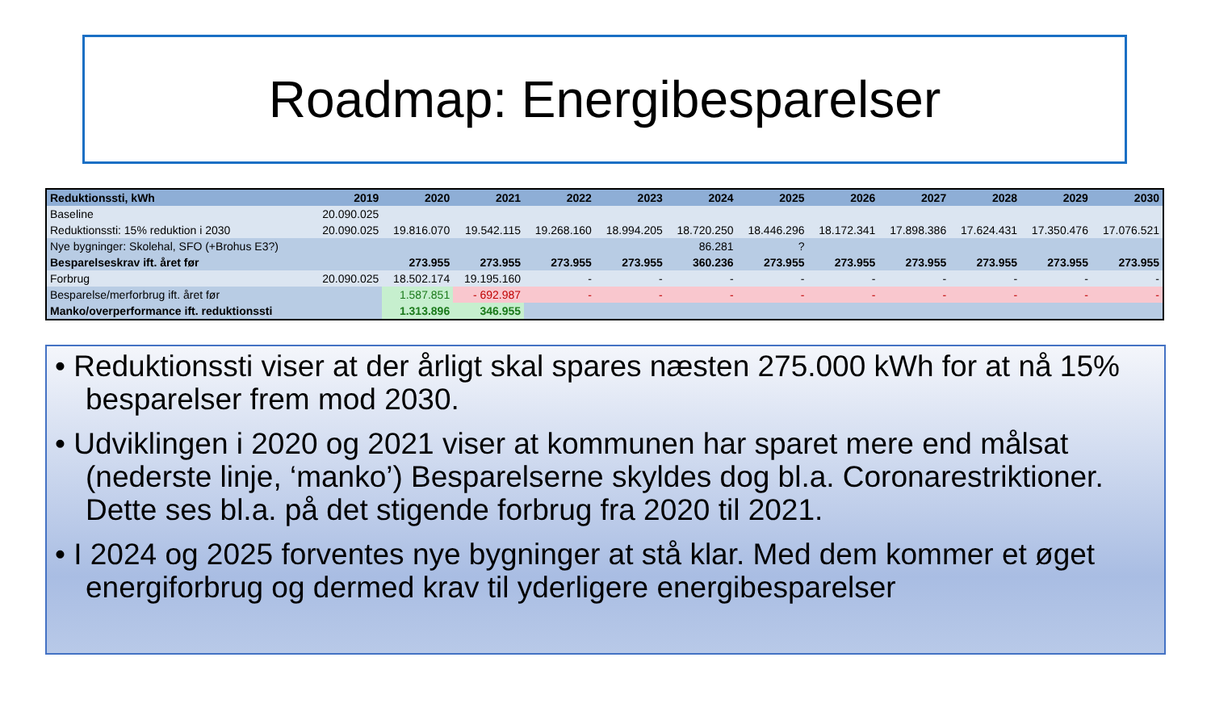Roadmap: Energibesparelser
| Reduktionssti, kWh | 2019 | 2020 | 2021 | 2022 | 2023 | 2024 | 2025 | 2026 | 2027 | 2028 | 2029 | 2030 |
| --- | --- | --- | --- | --- | --- | --- | --- | --- | --- | --- | --- | --- |
| Baseline | 20.090.025 | | | | | | | | | | | |
| Reduktionssti: 15% reduktion i 2030 | 20.090.025 | 19.816.070 | 19.542.115 | 19.268.160 | 18.994.205 | 18.720.250 | 18.446.296 | 18.172.341 | 17.898.386 | 17.624.431 | 17.350.476 | 17.076.521 |
| Nye bygninger: Skolehal, SFO (+Brohus E3?) | | | | | | 86.281 | ? | | | | | |
| Besparelseskrav ift. året før | | 273.955 | 273.955 | 273.955 | 273.955 | 360.236 | 273.955 | 273.955 | 273.955 | 273.955 | 273.955 | 273.955 |
| Forbrug | 20.090.025 | 18.502.174 | 19.195.160 | - | - | - | - | - | - | - | - | - |
| Besparelse/merforbrug ift. året før | | 1.587.851 | - 692.987 | - | - | - | - | - | - | - | - | - |
| Manko/overperformance ift. reduktionssti | | 1.313.896 | 346.955 | | | | | | | | | |
• Reduktionssti viser at der årligt skal spares næsten 275.000 kWh for at nå 15% besparelser frem mod 2030.
• Udviklingen i 2020 og 2021 viser at kommunen har sparet mere end målsat (nederste linje, ‘manko’) Besparelserne skyldes dog bl.a. Coronarestriktioner. Dette ses bl.a. på det stigende forbrug fra 2020 til 2021.
• I 2024 og 2025 forventes nye bygninger at stå klar. Med dem kommer et øget energiforbrug og dermed krav til yderligere energibesparelser